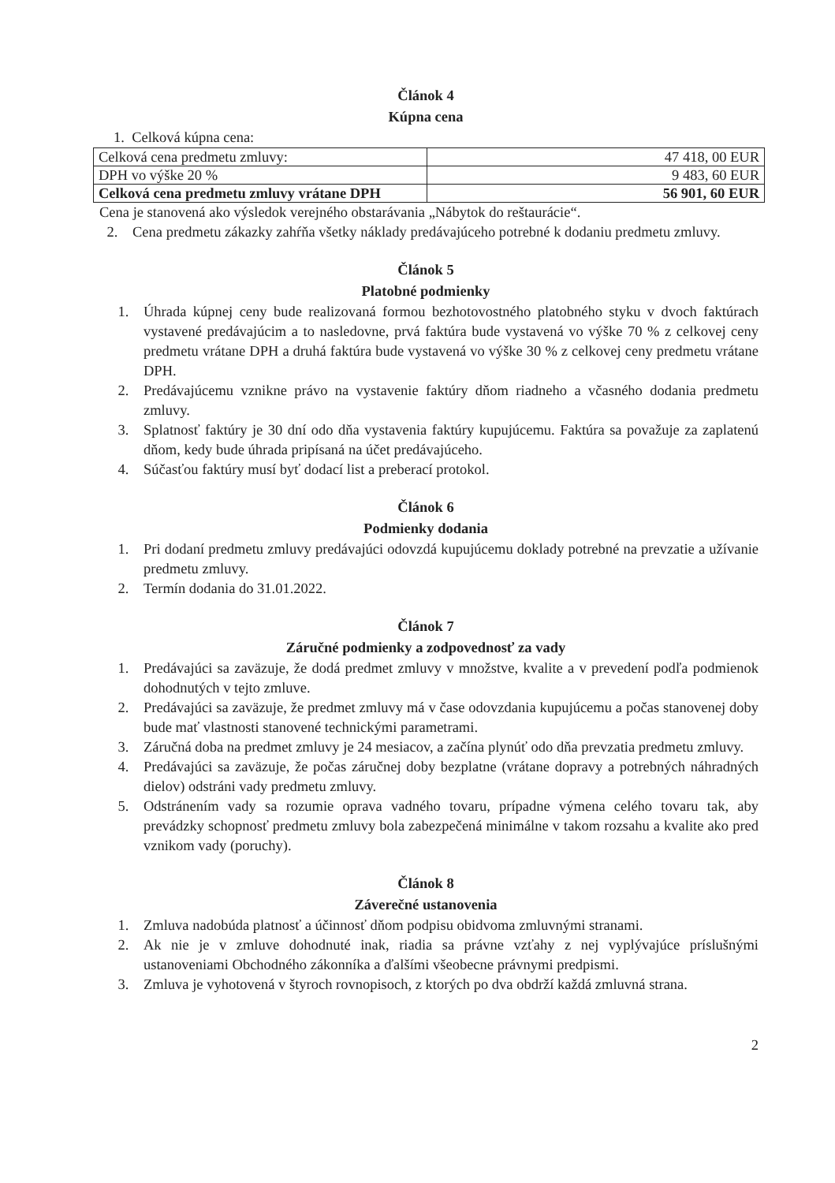Článok 4
Kúpna cena
1. Celková kúpna cena:
| Celková cena predmetu zmluvy: | 47 418, 00 EUR |
| DPH vo výške 20 % | 9 483, 60 EUR |
| Celková cena predmetu zmluvy vrátane DPH | 56 901, 60 EUR |
Cena je stanovená ako výsledok verejného obstarávania „Nábytok do reštaurácie“.
2. Cena predmetu zákazky zahŕňa všetky náklady predávajúceho potrebné k dodaniu predmetu zmluvy.
Článok 5
Platobné podmienky
1. Úhrada kúpnej ceny bude realizovaná formou bezhotovostného platobného styku v dvoch faktúrach vystavené predávajúcim a to nasledovne, prvá faktúra bude vystavená vo výške 70 % z celkovej ceny predmetu vrátane DPH a druhá faktúra bude vystavená vo výške 30 % z celkovej ceny predmetu vrátane DPH.
2. Predávajúcemu vznikne právo na vystavenie faktúry dňom riadneho a včasného dodania predmetu zmluvy.
3. Splatnosť faktúry je 30 dní odo dňa vystavenia faktúry kupujúcemu. Faktúra sa považuje za zaplatenú dňom, kedy bude úhrada pripísaná na účet predávajúceho.
4. Súčasťou faktúry musí byť dodací list a preberací protokol.
Článok 6
Podmienky dodania
1. Pri dodaní predmetu zmluvy predávajúci odovzdá kupujúcemu doklady potrebné na prevzatie a užívanie predmetu zmluvy.
2. Termín dodania do 31.01.2022.
Článok 7
Záručné podmienky a zodpovednosť za vady
1. Predávajúci sa zaväzuje, že dodá predmet zmluvy v množstve, kvalite a v prevedení podľa podmienok dohodnutých v tejto zmluve.
2. Predávajúci sa zaväzuje, že predmet zmluvy má v čase odovzdania kupujúcemu a počas stanovenej doby bude mať vlastnosti stanovené technickými parametrami.
3. Záručná doba na predmet zmluvy je 24 mesiacov, a začína plynúť odo dňa prevzatia predmetu zmluvy.
4. Predávajúci sa zaväzuje, že počas záručnej doby bezplatne (vrátane dopravy a potrebných náhradných dielov) odstráni vady predmetu zmluvy.
5. Odstránením vady sa rozumie oprava vadného tovaru, prípadne výmena celého tovaru tak, aby prevádzky schopnosť predmetu zmluvy bola zabezpečená minimálne v takom rozsahu a kvalite ako pred vznikom vady (poruchy).
Článok 8
Záverečné ustanovenia
1. Zmluva nadobúda platnosť a účinnosť dňom podpisu obidvoma zmluvnými stranami.
2. Ak nie je v zmluve dohodnuté inak, riadia sa právne vzťahy z nej vyplývajúce príslušnými ustanoveniami Obchodného zákonníka a ďalšími všeobecne právnymi predpismi.
3. Zmluva je vyhotovená v štyroch rovnopisoch, z ktorých po dva obdrží každá zmluvná strana.
2